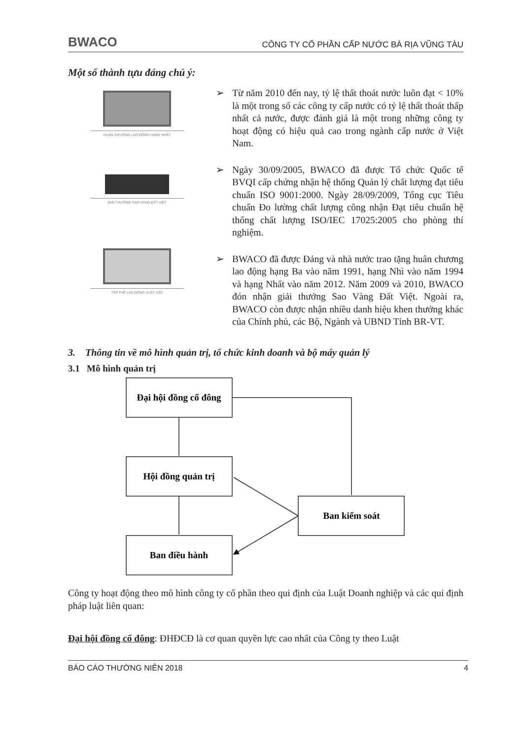BWACO
CÔNG TY CỔ PHẦN CẤP NƯỚC BÀ RỊA VŨNG TÀU
Một số thành tựu đáng chú ý:
HUÂN CHƯƠNG LAO ĐỘNG HẠNG NHẤT
GIẢI THƯỞNG SAO VÀNG ĐẤT VIỆT
TẬP THỂ LAO ĐỘNG XUẤT SẮC
➢ Từ năm 2010 đến nay, tỷ lệ thất thoát nước luôn đạt < 10% là một trong số các công ty cấp nước có tỷ lệ thất thoát thấp nhất cả nước, được đánh giá là một trong những công ty hoạt động có hiệu quả cao trong ngành cấp nước ở Việt Nam.
➢ Ngày 30/09/2005, BWACO đã được Tổ chức Quốc tế BVQI cấp chứng nhận hệ thống Quản lý chất lượng đạt tiêu chuẩn ISO 9001:2000. Ngày 28/09/2009, Tổng cục Tiêu chuẩn Đo lường chất lượng công nhận Đạt tiêu chuẩn hệ thống chất lượng ISO/IEC 17025:2005 cho phòng thí nghiệm.
➢ BWACO đã được Đảng và nhà nước trao tặng huân chương lao động hạng Ba vào năm 1991, hạng Nhì vào năm 1994 và hạng Nhất vào năm 2012. Năm 2009 và 2010, BWACO đón nhận giải thưởng Sao Vàng Đất Việt. Ngoài ra, BWACO còn được nhận nhiều danh hiệu khen thưởng khác của Chính phủ, các Bộ, Ngành và UBND Tỉnh BR-VT.
3. Thông tin về mô hình quản trị, tổ chức kinh doanh và bộ máy quản lý
3.1 Mô hình quản trị
Đại hội đồng cổ đông
Hội đồng quản trị
Ban điều hành
Ban kiểm soát
Công ty hoạt động theo mô hình công ty cổ phần theo qui định của Luật Doanh nghiệp và các qui định pháp luật liên quan:
Đại hội đồng cổ đông: ĐHĐCĐ là cơ quan quyền lực cao nhất của Công ty theo Luật
BÁO CÁO THƯỜNG NIÊN 2018 4